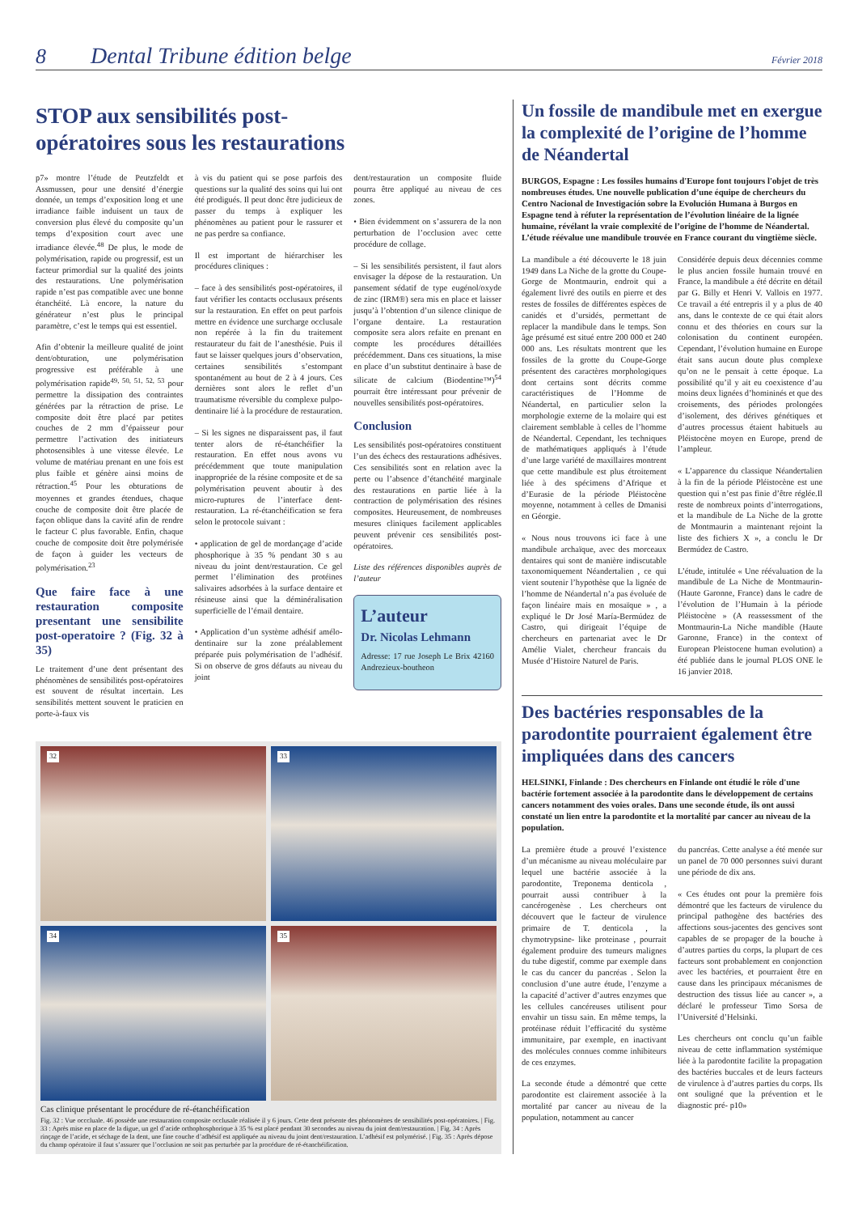8 Dental Tribune édition belge Février 2018
STOP aux sensibilités post-
opératoires sous les restaurations
p7» montre l’étude de Peutzfeldt et Assmussen, pour une densité d’énergie donnée, un temps d’exposition long et une irradiance faible induisent un taux de conversion plus élevé du composite qu’un temps d’exposition court avec une irradiance élevée.<sup>48</sup> De plus, le mode de polymérisation, rapide ou progressif, est un facteur primordial sur la qualité des joints des restaurations. Une polymérisation rapide n’est pas compatible avec une bonne étanchéité. Là encore, la nature du générateur n’est plus le principal paramètre, c’est le temps qui est essentiel.
Afin d’obtenir la meilleure qualité de joint dent/obturation, une polymérisation progressive est préférable à une polymérisation rapide<sup>49, 50, 51, 52, 53</sup> pour permettre la dissipation des contraintes générées par la rétraction de prise. Le composite doit être placé par petites couches de 2 mm d’épaisseur pour permettre l’activation des initiateurs photosensibles à une vitesse élevée. Le volume de matériau prenant en une fois est plus faible et génère ainsi moins de rétraction.<sup>45</sup> Pour les obturations de moyennes et grandes étendues, chaque couche de composite doit être placée de façon oblique dans la cavité afin de rendre le facteur C plus favorable. Enfin, chaque couche de composite doit être polymérisée de façon à guider les vecteurs de polymérisation.<sup>23</sup>
Que faire face à une restauration composite presentant une sensibilite post-operatoire ? (Fig. 32 à 35)
Le traitement d’une dent présentant des phénomènes de sensibilités post-opératoires est souvent de résultat incertain. Les sensibilités mettent souvent le praticien en porte-à-faux vis
à vis du patient qui se pose parfois des questions sur la qualité des soins qui lui ont été prodigués. Il peut donc être judicieux de passer du temps à expliquer les phénomènes au patient pour le rassurer et ne pas perdre sa confiance.
Il est important de hiérarchiser les procédures cliniques :
– face à des sensibilités post-opératoires, il faut vérifier les contacts occlusaux présents sur la restauration. En effet on peut parfois mettre en évidence une surcharge occlusale non repérée à la fin du traitement restaurateur du fait de l’anesthésie. Puis il faut se laisser quelques jours d’observation, certaines sensibilités s’estompant spontanément au bout de 2 à 4 jours. Ces dernières sont alors le reflet d’un traumatisme réversible du complexe pulpo-dentinaire lié à la procédure de restauration.
– Si les signes ne disparaissent pas, il faut tenter alors de ré-étanchéifier la restauration. En effet nous avons vu précédemment que toute manipulation inappropriée de la résine composite et de sa polymérisation peuvent aboutir à des micro-ruptures de l’interface dent-restauration. La ré-étanchéification se fera selon le protocole suivant :
• application de gel de mordançage d’acide phosphorique à 35 % pendant 30 s au niveau du joint dent/restauration. Ce gel permet l’élimination des protéines salivaires adsorbées à la surface dentaire et résineuse ainsi que la déminéralisation superficielle de l’émail dentaire.
• Application d’un système adhésif amélo-dentinaire sur la zone préalablement préparée puis polymérisation de l’adhésif. Si on observe de gros défauts au niveau du joint
dent/restauration un composite fluide pourra être appliqué au niveau de ces zones.
• Bien évidemment on s’assurera de la non perturbation de l’occlusion avec cette procédure de collage.
– Si les sensibilités persistent, il faut alors envisager la dépose de la restauration. Un pansement sédatif de type eugénol/oxyde de zinc (IRM®) sera mis en place et laisser jusqu’à l’obtention d’un silence clinique de l’organe dentaire. La restauration composite sera alors refaite en prenant en compte les procédures détaillées précédemment. Dans ces situations, la mise en place d’un substitut dentinaire à base de silicate de calcium (Biodentine™)<sup>54</sup> pourrait être intéressant pour prévenir de nouvelles sensibilités post-opératoires.
Conclusion
Les sensibilités post-opératoires constituent l’un des échecs des restaurations adhésives. Ces sensibilités sont en relation avec la perte ou l’absence d’étanchéité marginale des restaurations en partie liée à la contraction de polymérisation des résines composites. Heureusement, de nombreuses mesures cliniques facilement applicables peuvent prévenir ces sensibilités post-opératoires.
Liste des références disponibles auprès de l’auteur
L’auteur
Dr. Nicolas Lehmann
Adresse: 17 rue Joseph Le Brix 42160 Andrezieux-boutheon
32
33
34
35
Cas clinique présentant le procédure de ré-étanchéification
Fig. 32 : Vue occcluale. 46 possède une restauration composite occlusale réalisée il y 6 jours. Cette dent présente des phénomènes de sensibilités post-opératoires. | Fig. 33 : Après mise en place de la digue, un gel d’acide orthophosphorique à 35 % est placé pendant 30 secondes au niveau du joint dent/restauration. | Fig. 34 : Après rinçage de l’acide, et séchage de la dent, une fine couche d’adhésif est appliquée au niveau du joint dent/restauration. L’adhésif est polymérisé. | Fig. 35 : Après dépose du champ opératoire il faut s’assurer que l’occlusion ne soit pas perturbée par la procédure de ré-étanchéification.
Un fossile de mandibule met en exergue la complexité de l’origine de l’homme de Néandertal
BURGOS, Espagne : Les fossiles humains d'Europe font toujours l'objet de très nombreuses études. Une nouvelle publication d’une équipe de chercheurs du Centro Nacional de Investigación sobre la Evolución Humana à Burgos en Espagne tend à réfuter la représentation de l’évolution linéaire de la lignée humaine, révélant la vraie complexité de l’origine de l’homme de Néandertal. L’étude réévalue une mandibule trouvée en France courant du vingtième siècle.
La mandibule a été découverte le 18 juin 1949 dans La Niche de la grotte du Coupe-Gorge de Montmaurin, endroit qui a également livré des outils en pierre et des restes de fossiles de différentes espèces de canidés et d’ursidés, permettant de replacer la mandibule dans le temps. Son âge présumé est situé entre 200 000 et 240 000 ans. Les résultats montrent que les fossiles de la grotte du Coupe-Gorge présentent des caractères morphologiques dont certains sont décrits comme caractéristiques de l’Homme de Néandertal, en particulier selon la morphologie externe de la molaire qui est clairement semblable à celles de l’homme de Néandertal. Cependant, les techniques de mathématiques appliqués à l’étude d’une large variété de maxillaires montrent que cette mandibule est plus étroitement liée à des spécimens d’Afrique et d’Eurasie de la période Pléistocène moyenne, notamment à celles de Dmanisi en Géorgie.
« Nous nous trouvons ici face à une mandibule archaïque, avec des morceaux dentaires qui sont de manière indiscutable taxonomiquement Néandertalien , ce qui vient soutenir l’hypothèse que la lignée de l’homme de Néandertal n’a pas évoluée de façon linéaire mais en mosaïque » , a expliqué le Dr José María-Bermúdez de Castro, qui dirigeait l’équipe de chercheurs en partenariat avec le Dr Amélie Vialet, chercheur francais du Musée d’Histoire Naturel de Paris.
Considérée depuis deux décennies comme le plus ancien fossile humain trouvé en France, la mandibule a été décrite en détail par G. Billy et Henri V. Vallois en 1977. Ce travail a été entrepris il y a plus de 40 ans, dans le contexte de ce qui était alors connu et des théories en cours sur la colonisation du continent européen. Cependant, l’évolution humaine en Europe était sans aucun doute plus complexe qu’on ne le pensait à cette époque. La possibilité qu’il y ait eu coexistence d’au moins deux lignées d’homininés et que des croisements, des périodes prolongées d’isolement, des dérives génétiques et d’autres processus étaient habituels au Pléistocène moyen en Europe, prend de l’ampleur.
« L’apparence du classique Néandertalien à la fin de la période Pléistocène est une question qui n’est pas finie d’être réglée.Il reste de nombreux points d’interrogations, et la mandibule de La Niche de la grotte de Montmaurin a maintenant rejoint la liste des fichiers X », a conclu le Dr Bermúdez de Castro.
L’étude, intitulée « Une réévaluation de la mandibule de La Niche de Montmaurin- (Haute Garonne, France) dans le cadre de l’évolution de l’Humain à la période Pléistocène » (A reassessment of the Montmaurin-La Niche mandible (Haute Garonne, France) in the context of European Pleistocene human evolution) a été publiée dans le journal PLOS ONE le 16 janvier 2018.
Des bactéries responsables de la parodontite pourraient également être impliquées dans des cancers
HELSINKI, Finlande : Des chercheurs en Finlande ont étudié le rôle d'une bactérie fortement associée à la parodontite dans le développement de certains cancers notamment des voies orales. Dans une seconde étude, ils ont aussi constaté un lien entre la parodontite et la mortalité par cancer au niveau de la population.
La première étude a prouvé l’existence d’un mécanisme au niveau moléculaire par lequel une bactérie associée à la parodontite, Treponema denticola , pourrait aussi contribuer à la cancérogenèse . Les chercheurs ont découvert que le facteur de virulence primaire de T. denticola , la chymotrypsine- like proteinase , pourrait également produire des tumeurs malignes du tube digestif, comme par exemple dans le cas du cancer du pancréas . Selon la conclusion d’une autre étude, l’enzyme a la capacité d’activer d’autres enzymes que les cellules cancéreuses utilisent pour envahir un tissu sain. En même temps, la protéinase réduit l’efficacité du système immunitaire, par exemple, en inactivant des molécules connues comme inhibiteurs de ces enzymes.
La seconde étude a démontré que cette parodontite est clairement associée à la mortalité par cancer au niveau de la population, notamment au cancer
du pancréas. Cette analyse a été menée sur un panel de 70 000 personnes suivi durant une période de dix ans.
« Ces études ont pour la première fois démontré que les facteurs de virulence du principal pathogène des bactéries des affections sous-jacentes des gencives sont capables de se propager de la bouche à d’autres parties du corps, la plupart de ces facteurs sont probablement en conjonction avec les bactéries, et pourraient être en cause dans les principaux mécanismes de destruction des tissus liée au cancer », a déclaré le professeur Timo Sorsa de l’Université d’Helsinki.
Les chercheurs ont conclu qu’un faible niveau de cette inflammation systémique liée à la parodontite facilite la propagation des bactéries buccales et de leurs facteurs de virulence à d’autres parties du corps. Ils ont souligné que la prévention et le diagnostic pré- p10»